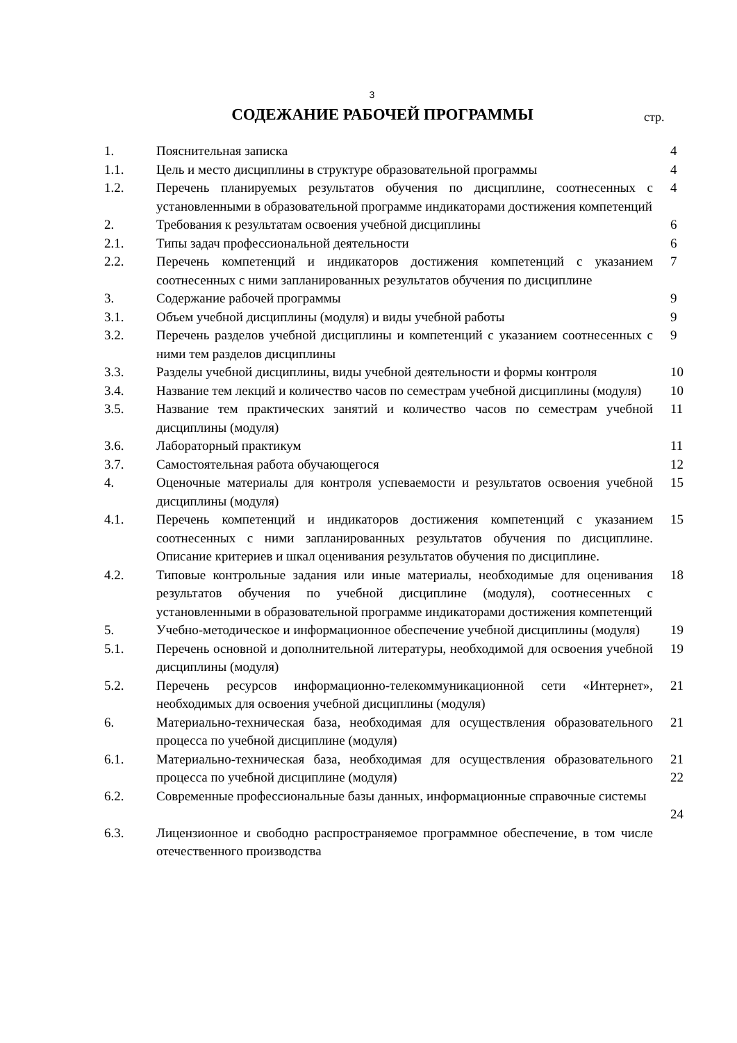3
СОДЕЖАНИЕ РАБОЧЕЙ ПРОГРАММЫ
стр.
| 1. | Пояснительная записка | 4 |
| 1.1. | Цель и место дисциплины в структуре образовательной программы | 4 |
| 1.2. | Перечень планируемых результатов обучения по дисциплине, соотнесенных с установленными в образовательной программе индикаторами достижения компетенций | 4 |
| 2. | Требования к результатам освоения учебной дисциплины | 6 |
| 2.1. | Типы задач профессиональной деятельности | 6 |
| 2.2. | Перечень компетенций и индикаторов достижения компетенций с указанием соотнесенных с ними запланированных результатов обучения по дисциплине | 7 |
| 3. | Содержание рабочей программы | 9 |
| 3.1. | Объем учебной дисциплины (модуля) и виды учебной работы | 9 |
| 3.2. | Перечень разделов учебной дисциплины и компетенций с указанием соотнесенных с ними тем разделов дисциплины | 9 |
| 3.3. | Разделы учебной дисциплины, виды учебной деятельности и формы контроля | 10 |
| 3.4. | Название тем лекций и количество часов по семестрам учебной дисциплины (модуля) | 10 |
| 3.5. | Название тем практических занятий и количество часов по семестрам учебной дисциплины (модуля) | 11 |
| 3.6. | Лабораторный практикум | 11 |
| 3.7. | Самостоятельная работа обучающегося | 12 |
| 4. | Оценочные материалы для контроля успеваемости и результатов освоения учебной дисциплины (модуля) | 15 |
| 4.1. | Перечень компетенций и индикаторов достижения компетенций с указанием соотнесенных с ними запланированных результатов обучения по дисциплине. Описание критериев и шкал оценивания результатов обучения по дисциплине. | 15 |
| 4.2. | Типовые контрольные задания или иные материалы, необходимые для оценивания результатов обучения по учебной дисциплине (модуля), соотнесенных с установленными в образовательной программе индикаторами достижения компетенций | 18 |
| 5. | Учебно-методическое и информационное обеспечение учебной дисциплины (модуля) | 19 |
| 5.1. | Перечень основной и дополнительной литературы, необходимой для освоения учебной дисциплины (модуля) | 19 |
| 5.2. | Перечень ресурсов информационно-телекоммуникационной сети «Интернет», необходимых для освоения учебной дисциплины (модуля) | 21 |
| 6. | Материально-техническая база, необходимая для осуществления образовательного процесса по учебной дисциплине (модуля) | 21 |
| 6.1. | Материально-техническая база, необходимая для осуществления образовательного процесса по учебной дисциплине (модуля) | 21 22 |
| 6.2. | Современные профессиональные базы данных, информационные справочные системы | 24 |
| 6.3. | Лицензионное и свободно распространяемое программное обеспечение, в том числе отечественного производства | |